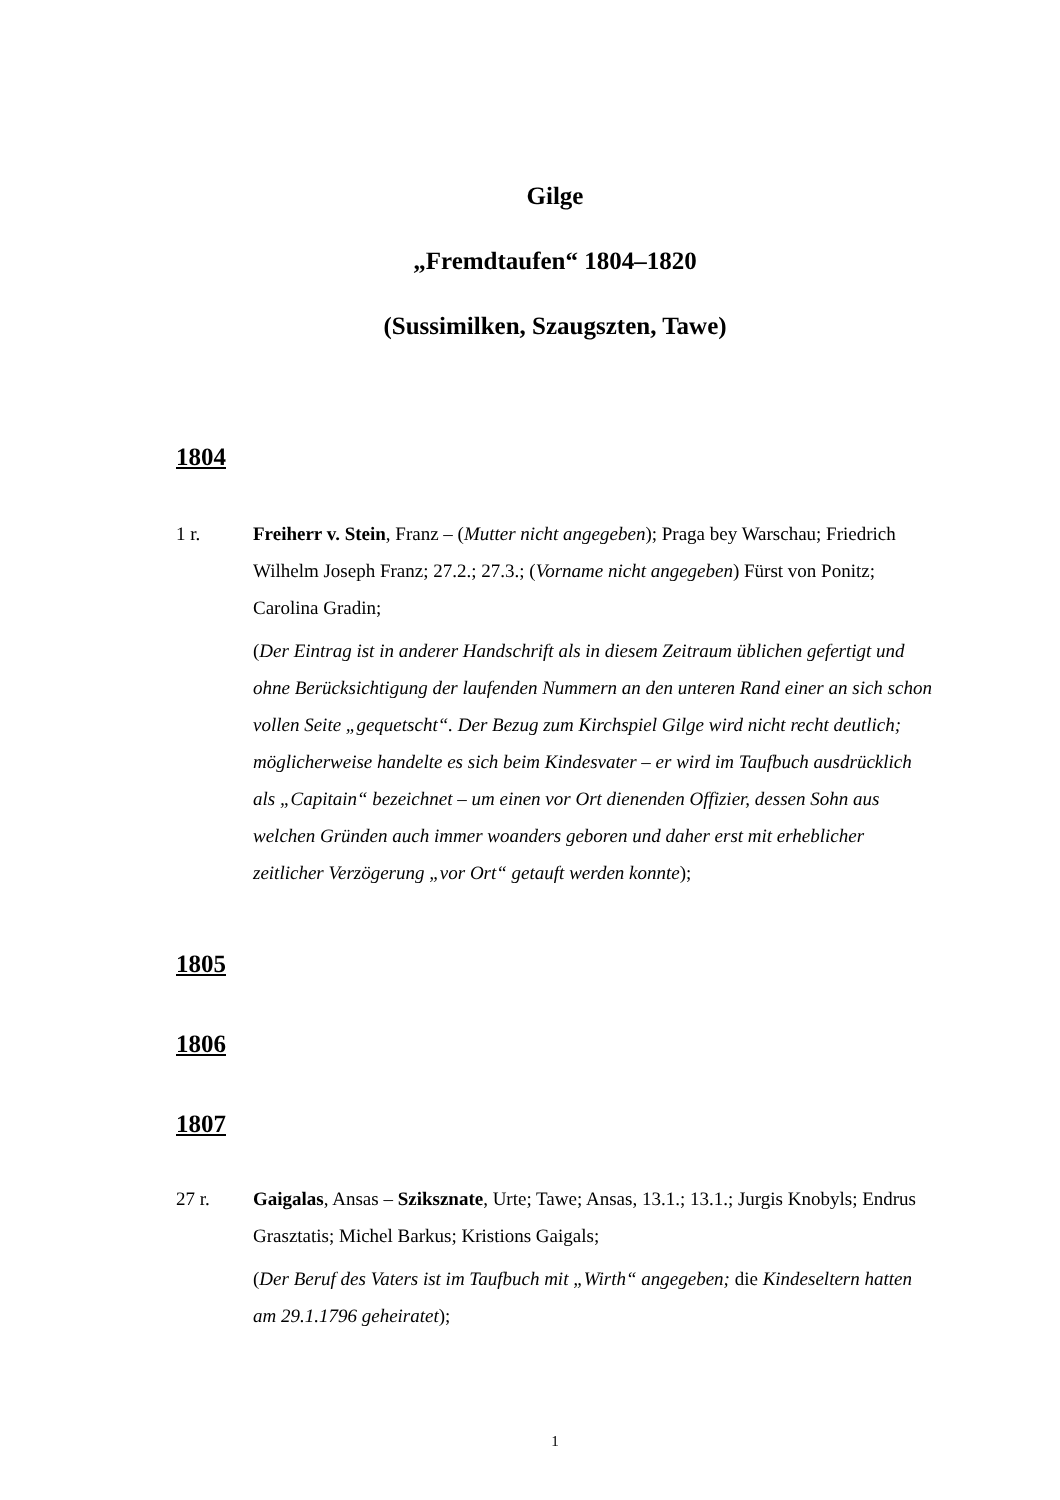Gilge
„Fremdtaufen“ 1804–1820
(Sussimilken, Szaugszten, Tawe)
1804
1 r. Freiherr v. Stein, Franz – (Mutter nicht angegeben); Praga bey Warschau; Friedrich Wilhelm Joseph Franz; 27.2.; 27.3.; (Vorname nicht angegeben) Fürst von Ponitz; Carolina Gradin;
(Der Eintrag ist in anderer Handschrift als in diesem Zeitraum üblichen gefertigt und ohne Berücksichtigung der laufenden Nummern an den unteren Rand einer an sich schon vollen Seite „gequetscht“. Der Bezug zum Kirchspiel Gilge wird nicht recht deutlich; möglicherweise handelte es sich beim Kindesvater – er wird im Taufbuch ausdrücklich als „Capitain“ bezeichnet – um einen vor Ort dienenden Offizier, dessen Sohn aus welchen Gründen auch immer woanders geboren und daher erst mit erheblicher zeitlicher Verzögerung „vor Ort“ getauft werden konnte);
1805
1806
1807
27 r. Gaigalas, Ansas – Szikszn­ate, Urte; Tawe; Ansas, 13.1.; 13.1.; Jurgis Knobyls; Endrus Grasztatis; Michel Barkus; Kristions Gaigals;
(Der Beruf des Vaters ist im Taufbuch mit „Wirth“ angegeben; die Kindeseltern hatten am 29.1.1796 geheiratet);
1